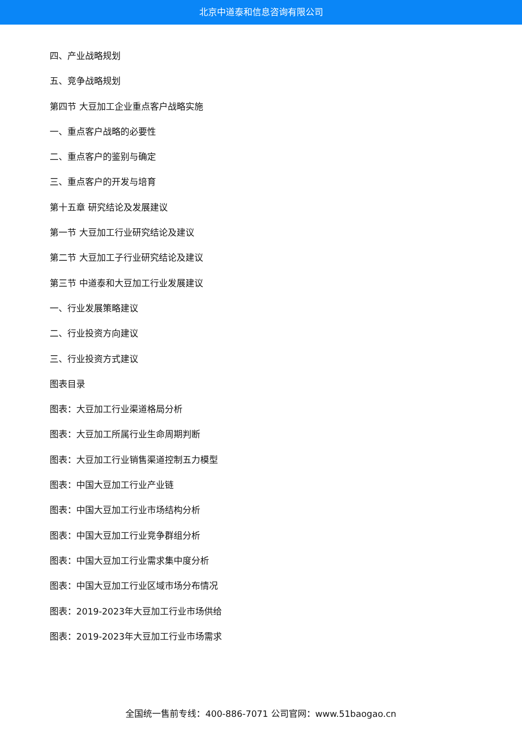北京中道泰和信息咨询有限公司
四、产业战略规划
五、竞争战略规划
第四节 大豆加工企业重点客户战略实施
一、重点客户战略的必要性
二、重点客户的鉴别与确定
三、重点客户的开发与培育
第十五章 研究结论及发展建议
第一节 大豆加工行业研究结论及建议
第二节 大豆加工子行业研究结论及建议
第三节 中道泰和大豆加工行业发展建议
一、行业发展策略建议
二、行业投资方向建议
三、行业投资方式建议
图表目录
图表：大豆加工行业渠道格局分析
图表：大豆加工所属行业生命周期判断
图表：大豆加工行业销售渠道控制五力模型
图表：中国大豆加工行业产业链
图表：中国大豆加工行业市场结构分析
图表：中国大豆加工行业竞争群组分析
图表：中国大豆加工行业需求集中度分析
图表：中国大豆加工行业区域市场分布情况
图表：2019-2023年大豆加工行业市场供给
图表：2019-2023年大豆加工行业市场需求
全国统一售前专线：400-886-7071 公司官网：www.51baogao.cn